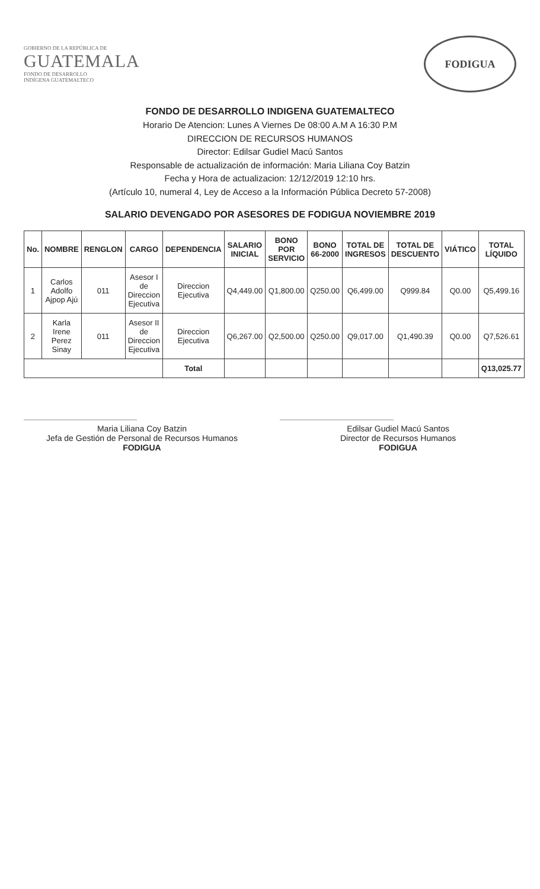GOBIERNO DE LA REPÚBLICA DE
GUATEMALA
FONDO DE DESARROLLO
INDÍGENA GUATEMALTECO
FODIGUA
FONDO DE DESARROLLO INDIGENA GUATEMALTECO
Horario De Atencion: Lunes A Viernes De 08:00 A.M A 16:30 P.M
DIRECCION DE RECURSOS HUMANOS
Director: Edilsar Gudiel Macú Santos
Responsable de actualización de información: Maria Liliana Coy Batzin
Fecha y Hora de actualizacion: 12/12/2019 12:10 hrs.
(Artículo 10, numeral 4, Ley de Acceso a la Información Pública Decreto 57-2008)
SALARIO DEVENGADO POR ASESORES DE FODIGUA NOVIEMBRE 2019
| No. | NOMBRE | RENGLON | CARGO | DEPENDENCIA | SALARIO INICIAL | BONO POR SERVICIO | BONO 66-2000 | TOTAL DE INGRESOS | TOTAL DE DESCUENTO | VIÁTICO | TOTAL LÍQUIDO |
| --- | --- | --- | --- | --- | --- | --- | --- | --- | --- | --- | --- |
| 1 | Carlos Adolfo Ajpop Ajú | 011 | Asesor I de Direccion Ejecutiva | Direccion Ejecutiva | Q4,449.00 | Q1,800.00 | Q250.00 | Q6,499.00 | Q999.84 | Q0.00 | Q5,499.16 |
| 2 | Karla Irene Perez Sinay | 011 | Asesor II de Direccion Ejecutiva | Direccion Ejecutiva | Q6,267.00 | Q2,500.00 | Q250.00 | Q9,017.00 | Q1,490.39 | Q0.00 | Q7,526.61 |
| | | | | Total | | | | | | | Q13,025.77 |
Maria Liliana Coy Batzin
Jefa de Gestión de Personal de Recursos Humanos
FODIGUA
Edilsar Gudiel Macú Santos
Director de Recursos Humanos
FODIGUA